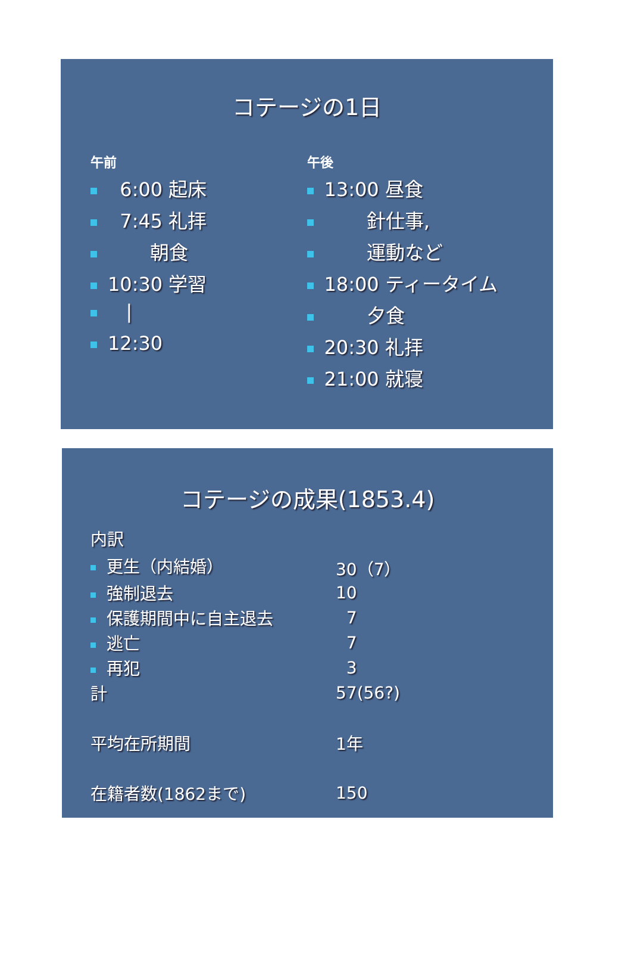コテージの1日
午前
6:00 起床
7:45 礼拝
朝食
10:30 学習
|
12:30
午後
13:00 昼食
針仕事,
運動など
18:00 ティータイム
夕食
20:30 礼拝
21:00 就寝
コテージの成果(1853.4)
| 内訳 | |
| 更生（内結婚） | 30（7） |
| 強制退去 | 10 |
| 保護期間中に自主退去 | 7 |
| 逃亡 | 7 |
| 再犯 | 3 |
| 計 | 57(56?) |
| 平均在所期間 | 1年 |
| 在籍者数(1862まで) | 150 |